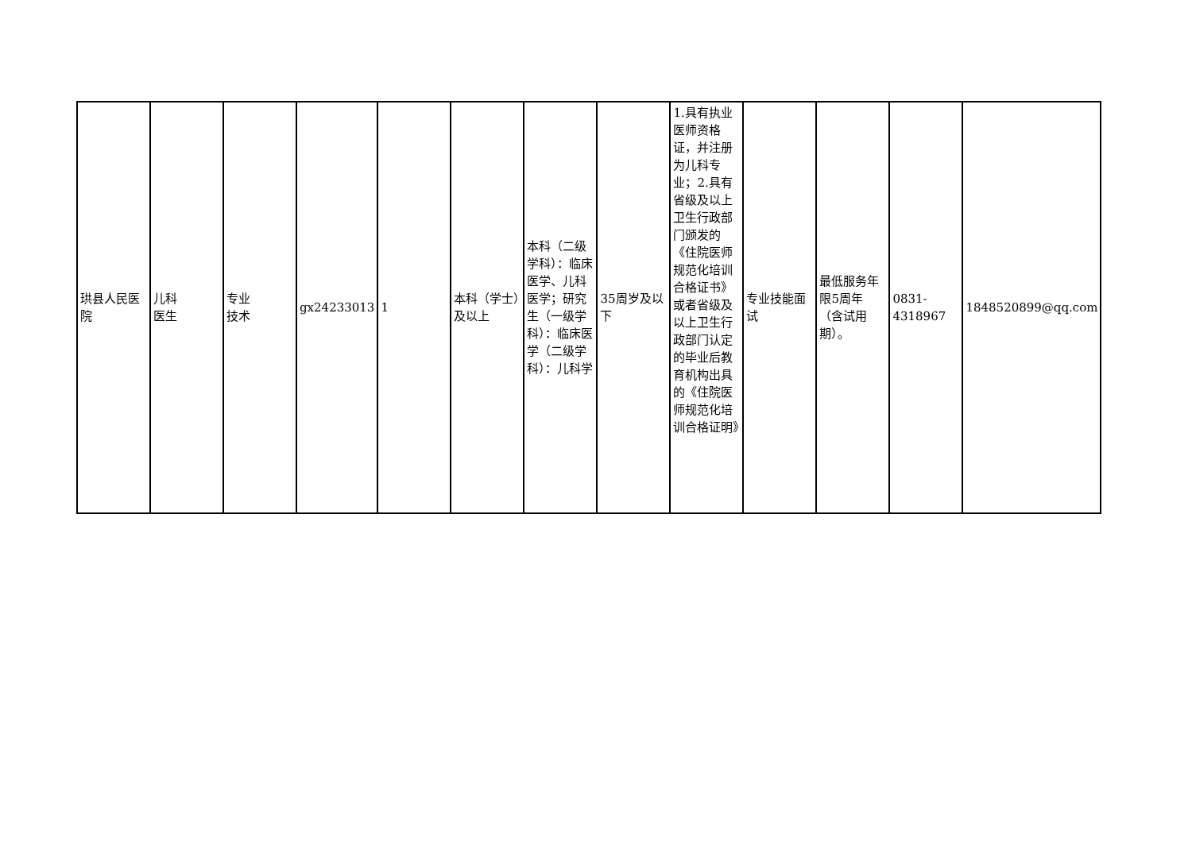| 珙县人民医院 | 儿科 医生 | 专业 技术 | gx24233013 | 1 | 本科（学士）及以上 | 本科（二级学科）：临床医学、儿科医学；研究生（一级学科）：临床医学（二级学科）：儿科学 | 35周岁及以下 | 1.具有执业医师资格证，并注册为儿科专业；2.具有省级及以上卫生行政部门颁发的《住院医师规范化培训合格证书》或者省级及以上卫生行政部门认定的毕业后教育机构出具的《住院医师规范化培训合格证明》 | 专业技能面试 | 最低服务年限5周年（含试用期）。 | 0831-4318967 | 1848520899@qq.com |